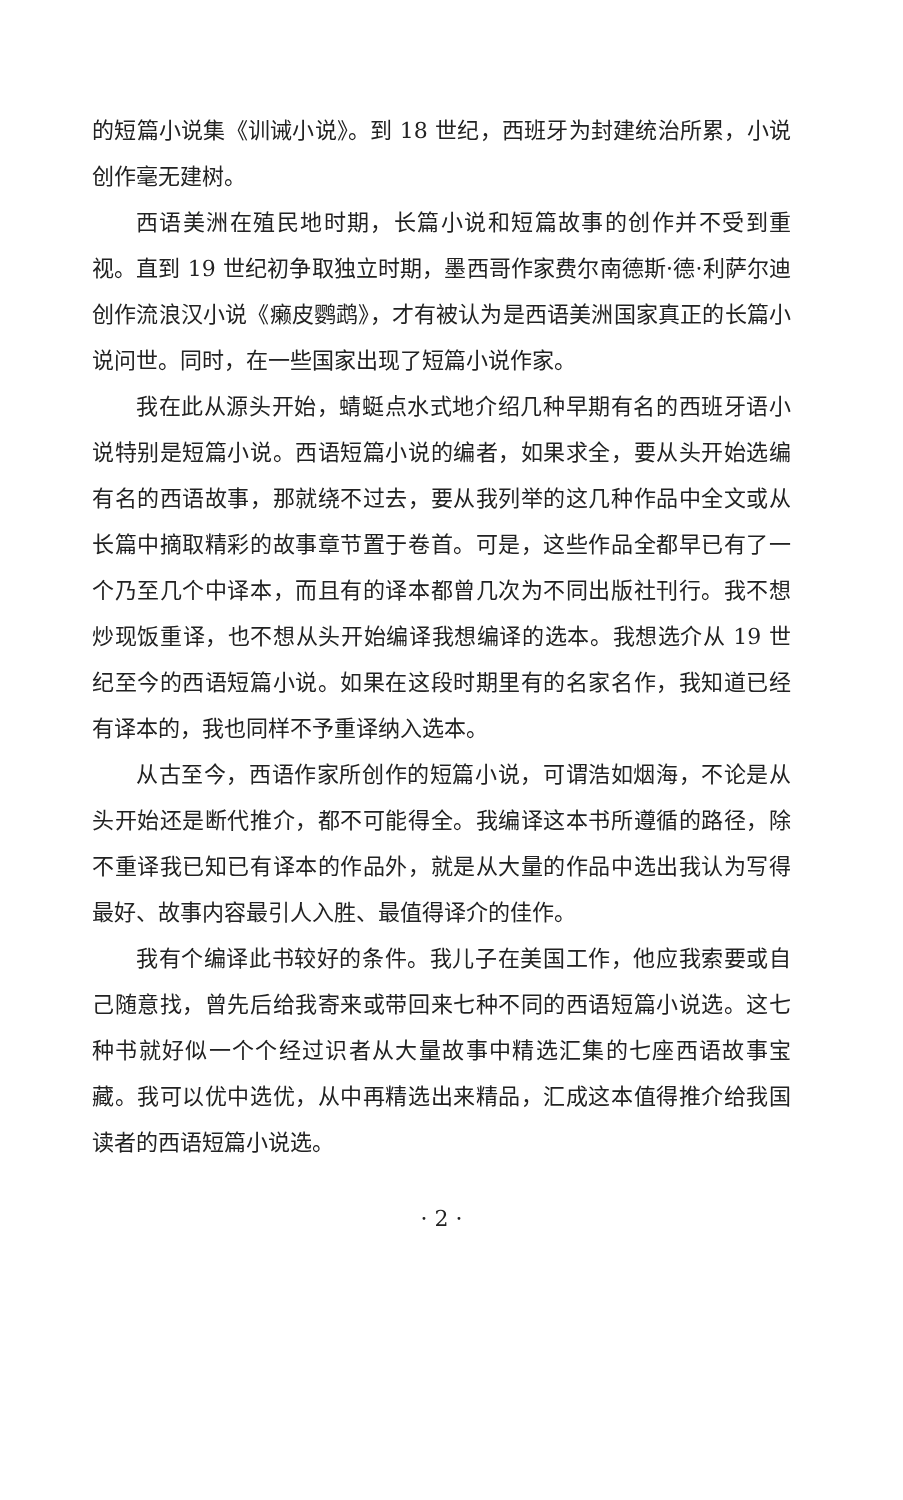的短篇小说集《训诫小说》。到 18 世纪，西班牙为封建统治所累，小说创作毫无建树。
西语美洲在殖民地时期，长篇小说和短篇故事的创作并不受到重视。直到 19 世纪初争取独立时期，墨西哥作家费尔南德斯·德·利萨尔迪创作流浪汉小说《癞皮鹦鹉》，才有被认为是西语美洲国家真正的长篇小说问世。同时，在一些国家出现了短篇小说作家。
我在此从源头开始，蜻蜓点水式地介绍几种早期有名的西班牙语小说特别是短篇小说。西语短篇小说的编者，如果求全，要从头开始选编有名的西语故事，那就绕不过去，要从我列举的这几种作品中全文或从长篇中摘取精彩的故事章节置于卷首。可是，这些作品全都早已有了一个乃至几个中译本，而且有的译本都曾几次为不同出版社刊行。我不想炒现饭重译，也不想从头开始编译我想编译的选本。我想选介从 19 世纪至今的西语短篇小说。如果在这段时期里有的名家名作，我知道已经有译本的，我也同样不予重译纳入选本。
从古至今，西语作家所创作的短篇小说，可谓浩如烟海，不论是从头开始还是断代推介，都不可能得全。我编译这本书所遵循的路径，除不重译我已知已有译本的作品外，就是从大量的作品中选出我认为写得最好、故事内容最引人入胜、最值得译介的佳作。
我有个编译此书较好的条件。我儿子在美国工作，他应我索要或自己随意找，曾先后给我寄来或带回来七种不同的西语短篇小说选。这七种书就好似一个个经过识者从大量故事中精选汇集的七座西语故事宝藏。我可以优中选优，从中再精选出来精品，汇成这本值得推介给我国读者的西语短篇小说选。
· 2 ·